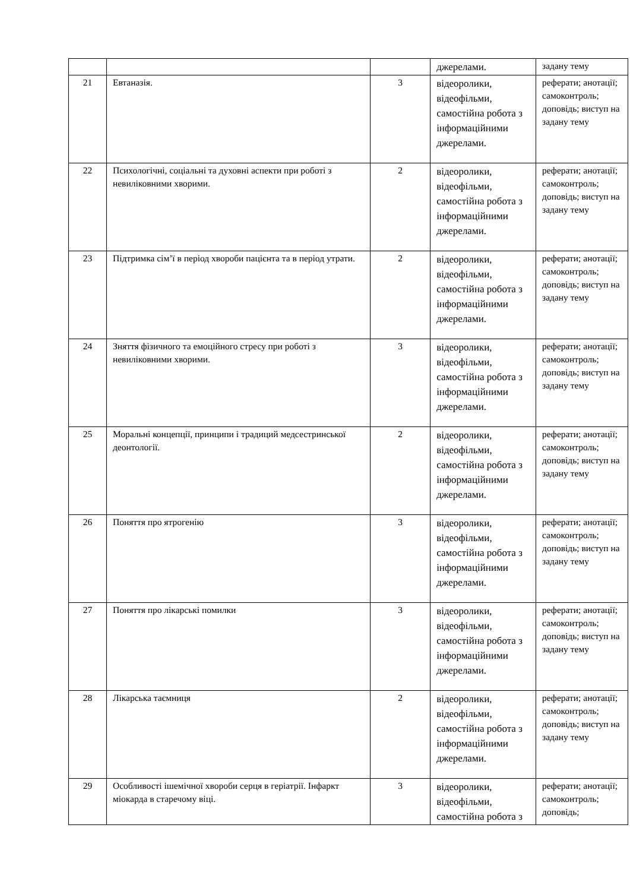| | | | джерелами. | задану тему |
| 21 | Евтаназія. | 3 | відеоролики, відеофільми, самостійна робота з інформаційними джерелами. | реферати; анотації; самоконтроль; доповідь; виступ на задану тему |
| 22 | Психологічні, соціальні та духовні аспекти при роботі з невиліковними хворими. | 2 | відеоролики, відеофільми, самостійна робота з інформаційними джерелами. | реферати; анотації; самоконтроль; доповідь; виступ на задану тему |
| 23 | Підтримка сім’ї в період хвороби пацієнта та в період утрати. | 2 | відеоролики, відеофільми, самостійна робота з інформаційними джерелами. | реферати; анотації; самоконтроль; доповідь; виступ на задану тему |
| 24 | Зняття фізичного та емоційного стресу при роботі з невиліковними хворими. | 3 | відеоролики, відеофільми, самостійна робота з інформаційними джерелами. | реферати; анотації; самоконтроль; доповідь; виступ на задану тему |
| 25 | Моральні концепції, принципи і традиций медсестринської деонтології. | 2 | відеоролики, відеофільми, самостійна робота з інформаційними джерелами. | реферати; анотації; самоконтроль; доповідь; виступ на задану тему |
| 26 | Поняття про ятрогенію | 3 | відеоролики, відеофільми, самостійна робота з інформаційними джерелами. | реферати; анотації; самоконтроль; доповідь; виступ на задану тему |
| 27 | Поняття про лікарські помилки | 3 | відеоролики, відеофільми, самостійна робота з інформаційними джерелами. | реферати; анотації; самоконтроль; доповідь; виступ на задану тему |
| 28 | Лікарська таємниця | 2 | відеоролики, відеофільми, самостійна робота з інформаційними джерелами. | реферати; анотації; самоконтроль; доповідь; виступ на задану тему |
| 29 | Особливості ішемічної хвороби серця в геріатрії. Інфаркт міокарда в старечому віці. | 3 | відеоролики, відеофільми, самостійна робота з | реферати; анотації; самоконтроль; доповідь; |